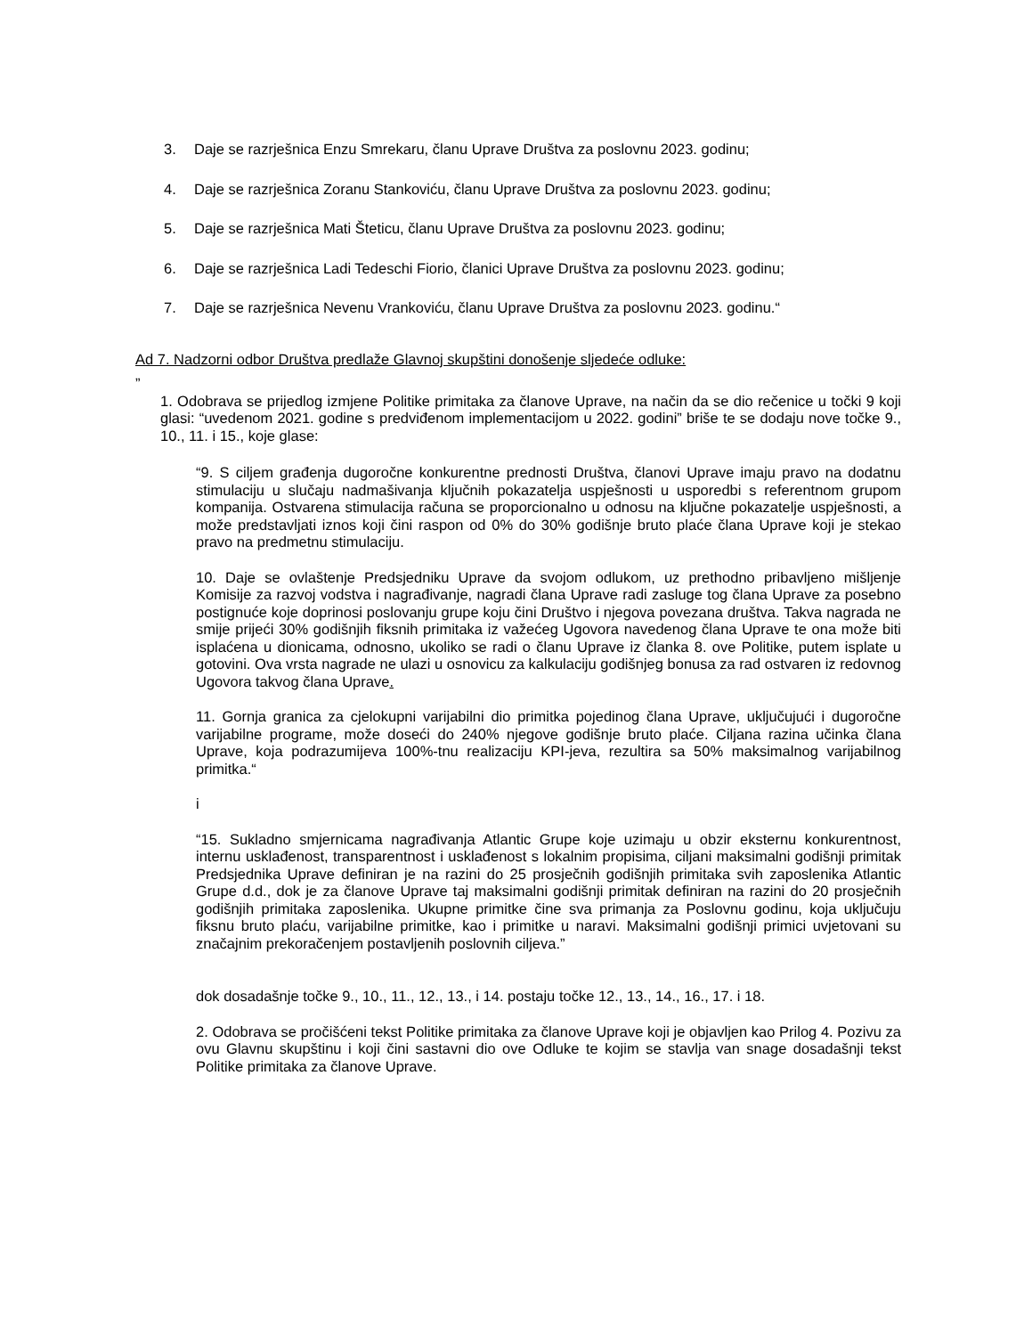3. Daje se razrješnica Enzu Smrekaru, članu Uprave Društva za poslovnu 2023. godinu;
4. Daje se razrješnica Zoranu Stankoviću, članu Uprave Društva za poslovnu 2023. godinu;
5. Daje se razrješnica Mati Šteticu, članu Uprave Društva za poslovnu 2023. godinu;
6. Daje se razrješnica Ladi Tedeschi Fiorio, članici Uprave Društva za poslovnu 2023. godinu;
7. Daje se razrješnica Nevenu Vrankoviću, članu Uprave Društva za poslovnu 2023. godinu.“
Ad 7. Nadzorni odbor Društva predlaže Glavnoj skupštini donošenje sljedeće odluke:
”
1. Odobrava se prijedlog izmjene Politike primitaka za članove Uprave, na način da se dio rečenice u točki 9 koji glasi: “uvedenom 2021. godine s predviđenom implementacijom u 2022. godini” briše te se dodaju nove točke 9., 10., 11. i 15., koje glase:
“9. S ciljem građenja dugoročne konkurentne prednosti Društva, članovi Uprave imaju pravo na dodatnu stimulaciju u slučaju nadmašivanja ključnih pokazatelja uspješnosti u usporedbi s referentnom grupom kompanija. Ostvarena stimulacija računa se proporcionalno u odnosu na ključne pokazatelje uspješnosti, a može predstavljati iznos koji čini raspon od 0% do 30% godišnje bruto plaće člana Uprave koji je stekao pravo na predmetnu stimulaciju.
10. Daje se ovlaštenje Predsjedniku Uprave da svojom odlukom, uz prethodno pribavljeno mišljenje Komisije za razvoj vodstva i nagrađivanje, nagradi člana Uprave radi zasluge tog člana Uprave za posebno postignuće koje doprinosi poslovanju grupe koju čini Društvo i njegova povezana društva. Takva nagrada ne smije prijeći 30% godišnjih fiksnih primitaka iz važećeg Ugovora navedenog člana Uprave te ona može biti isplaćena u dionicama, odnosno, ukoliko se radi o članu Uprave iz članka 8. ove Politike, putem isplate u gotovini. Ova vrsta nagrade ne ulazi u osnovicu za kalkulaciju godišnjeg bonusa za rad ostvaren iz redovnog Ugovora takvog člana Uprave.
11. Gornja granica za cjelokupni varijabilni dio primitka pojedinog člana Uprave, uključujući i dugoročne varijabilne programe, može doseći do 240% njegove godišnje bruto plaće. Ciljana razina učinka člana Uprave, koja podrazumijeva 100%-tnu realizaciju KPI-jeva, rezultira sa 50% maksimalnog varijabilnog primitka.“
i
“15. Sukladno smjernicama nagrađivanja Atlantic Grupe koje uzimaju u obzir eksternu konkurentnost, internu usklađenost, transparentnost i usklađenost s lokalnim propisima, ciljani maksimalni godišnji primitak Predsjednika Uprave definiran je na razini do 25 prosječnih godišnjih primitaka svih zaposlenika Atlantic Grupe d.d., dok je za članove Uprave taj maksimalni godišnji primitak definiran na razini do 20 prosječnih godišnjih primitaka zaposlenika. Ukupne primitke čine sva primanja za Poslovnu godinu, koja uključuju fiksnu bruto plaću, varijabilne primitke, kao i primitke u naravi. Maksimalni godišnji primici uvjetovani su značajnim prekoračenjem postavljenih poslovnih ciljeva.”
dok dosadašnje točke 9., 10., 11., 12., 13., i 14. postaju točke 12., 13., 14., 16., 17. i 18.
2. Odobrava se pročišćeni tekst Politike primitaka za članove Uprave koji je objavljen kao Prilog 4. Pozivu za ovu Glavnu skupštinu i koji čini sastavni dio ove Odluke te kojim se stavlja van snage dosadašnji tekst Politike primitaka za članove Uprave.